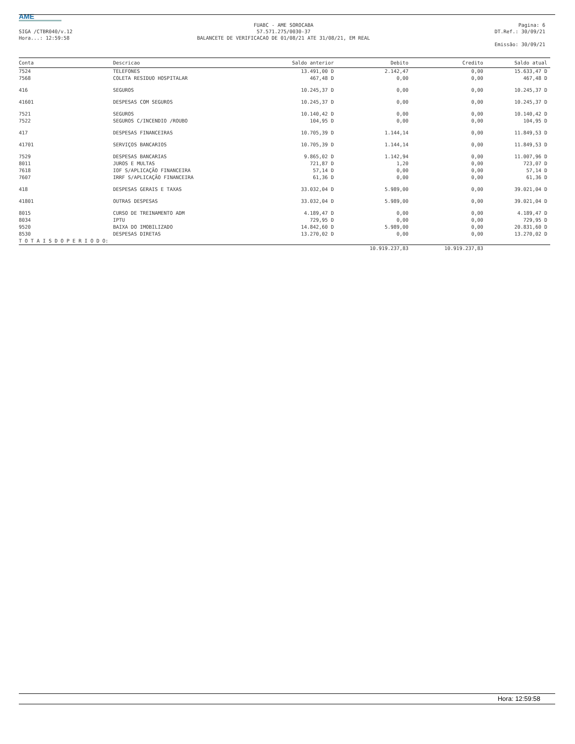AME
SIGA /CTBR040/v.12
Hora...: 12:59:58
FUABC - AME SOROCABA
57.571.275/0030-37
BALANCETE DE VERIFICACAO DE 01/08/21 ATE 31/08/21, EM REAL
Pagina: 6
DT.Ref.: 30/09/21
Emissão: 30/09/21
| Conta | Descricao | Saldo anterior | Debito | Credito | Saldo atual |
| --- | --- | --- | --- | --- | --- |
| 7524 | TELEFONES | 13.491,00 D | 2.142,47 | 0,00 | 15.633,47 D |
| 7568 | COLETA RESIDUO HOSPITALAR | 467,48 D | 0,00 | 0,00 | 467,48 D |
| 416 | SEGUROS | 10.245,37 D | 0,00 | 0,00 | 10.245,37 D |
| 41601 | DESPESAS COM SEGUROS | 10.245,37 D | 0,00 | 0,00 | 10.245,37 D |
| 7521 | SEGUROS | 10.140,42 D | 0,00 | 0,00 | 10.140,42 D |
| 7522 | SEGUROS C/INCENDIO /ROUBO | 104,95 D | 0,00 | 0,00 | 104,95 D |
| 417 | DESPESAS FINANCEIRAS | 10.705,39 D | 1.144,14 | 0,00 | 11.849,53 D |
| 41701 | SERVIÇOS BANCARIOS | 10.705,39 D | 1.144,14 | 0,00 | 11.849,53 D |
| 7529 | DESPESAS BANCARIAS | 9.865,02 D | 1.142,94 | 0,00 | 11.007,96 D |
| 8011 | JUROS E MULTAS | 721,87 D | 1,20 | 0,00 | 723,07 D |
| 7618 | IOF S/APLICAÇÃO FINANCEIRA | 57,14 D | 0,00 | 0,00 | 57,14 D |
| 7607 | IRRF S/APLICAÇÃO FINANCEIRA | 61,36 D | 0,00 | 0,00 | 61,36 D |
| 418 | DESPESAS GERAIS E TAXAS | 33.032,04 D | 5.989,00 | 0,00 | 39.021,04 D |
| 41801 | OUTRAS DESPESAS | 33.032,04 D | 5.989,00 | 0,00 | 39.021,04 D |
| 8015 | CURSO DE TREINAMENTO ADM | 4.189,47 D | 0,00 | 0,00 | 4.189,47 D |
| 8034 | IPTU | 729,95 D | 0,00 | 0,00 | 729,95 D |
| 9520 | BAIXA DO IMOBILIZADO | 14.842,60 D | 5.989,00 | 0,00 | 20.831,60 D |
| 8530 | DESPESAS DIRETAS | 13.270,02 D | 0,00 | 0,00 | 13.270,02 D |
| T O T A I S D O P E R I O D O: | | | | | |
| | | | 10.919.237,83 | 10.919.237,83 | |
Hora: 12:59:58